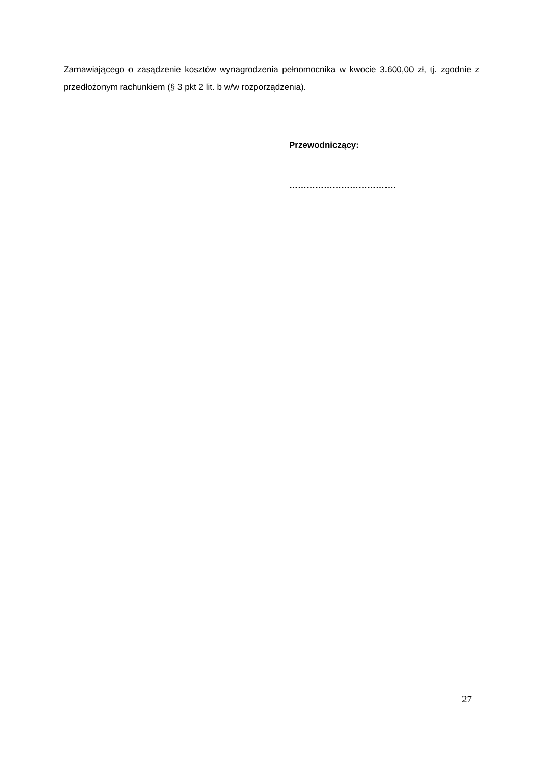Zamawiającego o zasądzenie kosztów wynagrodzenia pełnomocnika w kwocie 3.600,00 zł, tj. zgodnie z przedłożonym rachunkiem (§ 3 pkt 2 lit. b w/w rozporządzenia).
Przewodniczący:
……………………………….
27